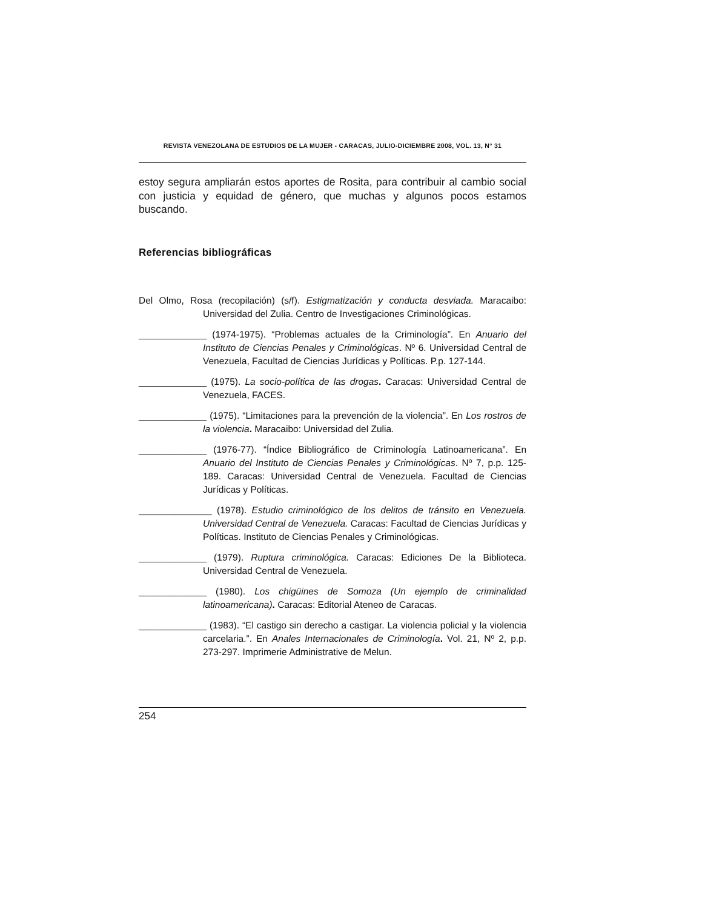REVISTA VENEZOLANA DE ESTUDIOS DE LA MUJER - CARACAS, JULIO-DICIEMBRE 2008, VOL. 13, N° 31
estoy segura ampliarán estos aportes de Rosita, para contribuir al cambio social con justicia y equidad de género, que muchas y algunos pocos estamos buscando.
Referencias bibliográficas
Del Olmo, Rosa (recopilación) (s/f). Estigmatización y conducta desviada. Maracaibo: Universidad del Zulia. Centro de Investigaciones Criminológicas.
_____________ (1974-1975). “Problemas actuales de la Criminología”. En Anuario del Instituto de Ciencias Penales y Criminológicas. Nº 6. Universidad Central de Venezuela, Facultad de Ciencias Jurídicas y Políticas. P.p. 127-144.
_____________ (1975). La socio-política de las drogas. Caracas: Universidad Central de Venezuela, FACES.
_____________ (1975). “Limitaciones para la prevención de la violencia”. En Los rostros de la violencia. Maracaibo: Universidad del Zulia.
_____________ (1976-77). “Índice Bibliográfico de Criminología Latinoamericana”. En Anuario del Instituto de Ciencias Penales y Criminológicas. Nº 7, p.p. 125-189. Caracas: Universidad Central de Venezuela. Facultad de Ciencias Jurídicas y Políticas.
______________ (1978). Estudio criminológico de los delitos de tránsito en Venezuela. Universidad Central de Venezuela. Caracas: Facultad de Ciencias Jurídicas y Políticas. Instituto de Ciencias Penales y Criminológicas.
_____________ (1979). Ruptura criminológica. Caracas: Ediciones De la Biblioteca. Universidad Central de Venezuela.
_____________ (1980). Los chigüines de Somoza (Un ejemplo de criminalidad latinoamericana). Caracas: Editorial Ateneo de Caracas.
_____________ (1983). “El castigo sin derecho a castigar. La violencia policial y la violencia carcelaria.”. En Anales Internacionales de Criminología. Vol. 21, Nº 2, p.p. 273-297. Imprimerie Administrative de Melun.
254